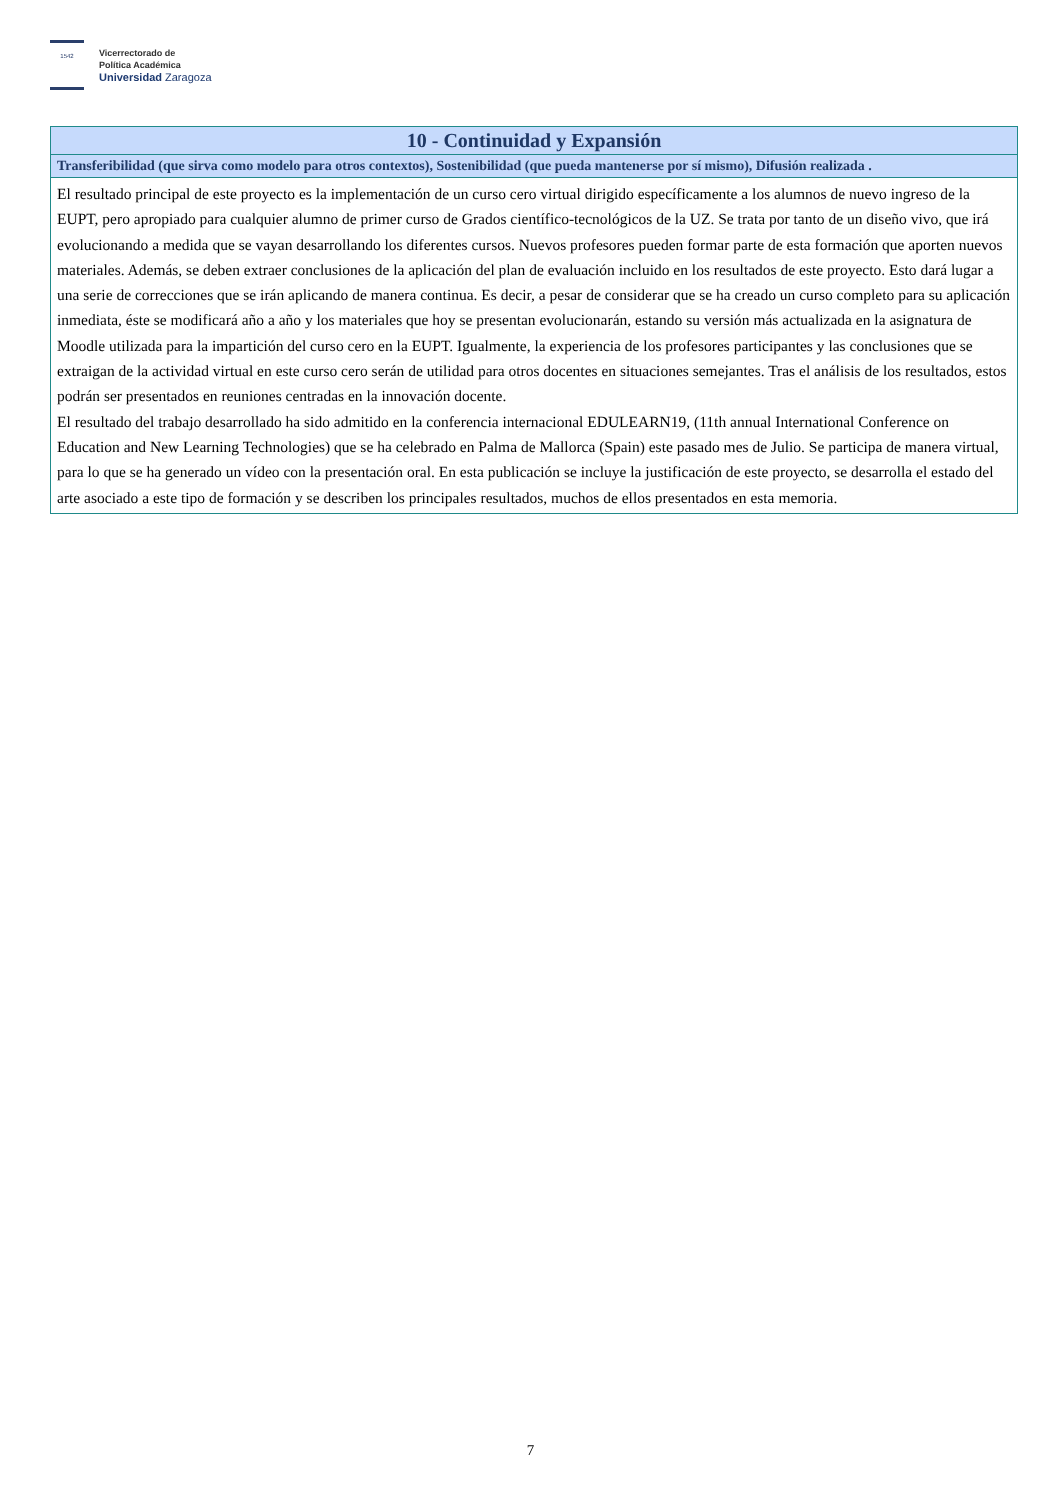1542
Vicerrectorado de
Política Académica
Universidad Zaragoza
| 10 - Continuidad y Expansión |
| --- |
| Transferibilidad (que sirva como modelo para otros contextos), Sostenibilidad (que pueda mantenerse por sí mismo), Difusión realizada . |
| El resultado principal de este proyecto es la implementación de un curso cero virtual dirigido específicamente a los alumnos de nuevo ingreso de la EUPT, pero apropiado para cualquier alumno de primer curso de Grados científico-tecnológicos de la UZ. Se trata por tanto de un diseño vivo, que irá evolucionando a medida que se vayan desarrollando los diferentes cursos. Nuevos profesores pueden formar parte de esta formación que aporten nuevos materiales. Además, se deben extraer conclusiones de la aplicación del plan de evaluación incluido en los resultados de este proyecto. Esto dará lugar a una serie de correcciones que se irán aplicando de manera continua. Es decir, a pesar de considerar que se ha creado un curso completo para su aplicación inmediata, éste se modificará año a año y los materiales que hoy se presentan evolucionarán, estando su versión más actualizada en la asignatura de Moodle utilizada para la impartición del curso cero en la EUPT. Igualmente, la experiencia de los profesores participantes y las conclusiones que se extraigan de la actividad virtual en este curso cero serán de utilidad para otros docentes en situaciones semejantes. Tras el análisis de los resultados, estos podrán ser presentados en reuniones centradas en la innovación docente. El resultado del trabajo desarrollado ha sido admitido en la conferencia internacional EDULEARN19, (11th annual International Conference on Education and New Learning Technologies) que se ha celebrado en Palma de Mallorca (Spain) este pasado mes de Julio. Se participa de manera virtual, para lo que se ha generado un vídeo con la presentación oral. En esta publicación se incluye la justificación de este proyecto, se desarrolla el estado del arte asociado a este tipo de formación y se describen los principales resultados, muchos de ellos presentados en esta memoria. |
7